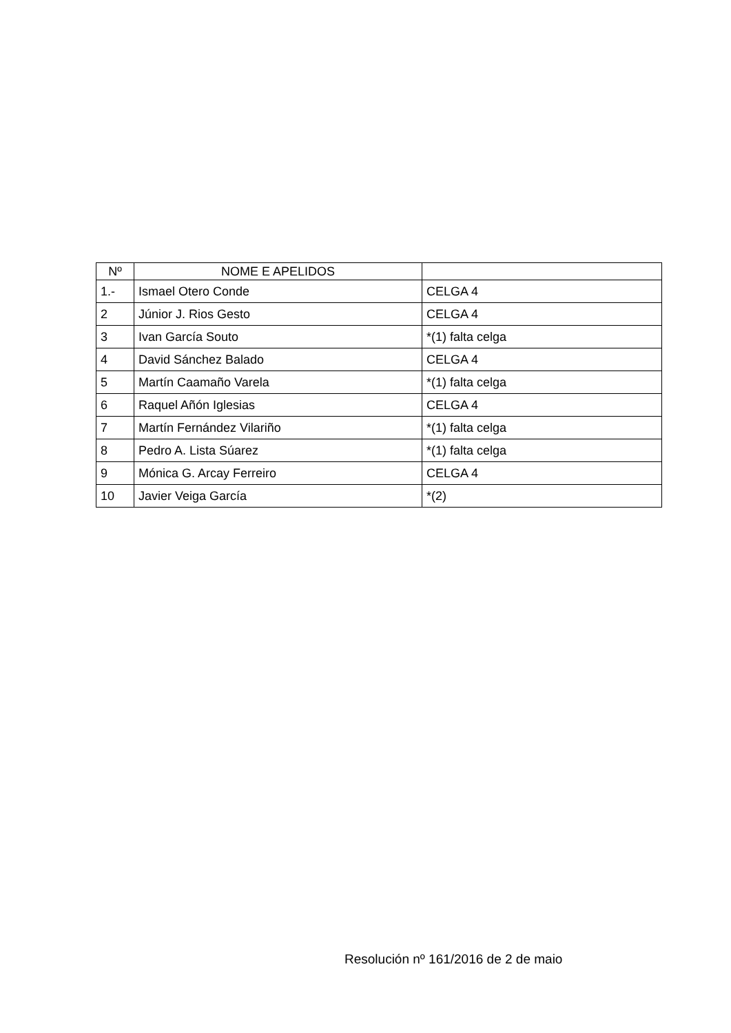| Nº | NOME E APELIDOS | |
| --- | --- | --- |
| 1.- | Ismael Otero Conde | CELGA 4 |
| 2 | Júnior J. Rios Gesto | CELGA 4 |
| 3 | Ivan García Souto | *(1) falta celga |
| 4 | David Sánchez Balado | CELGA 4 |
| 5 | Martín Caamaño Varela | *(1) falta celga |
| 6 | Raquel Añón Iglesias | CELGA 4 |
| 7 | Martín Fernández Vilariño | *(1) falta celga |
| 8 | Pedro A. Lista Súarez | *(1) falta celga |
| 9 | Mónica G. Arcay Ferreiro | CELGA 4 |
| 10 | Javier Veiga García | *(2) |
Resolución nº 161/2016 de 2 de maio